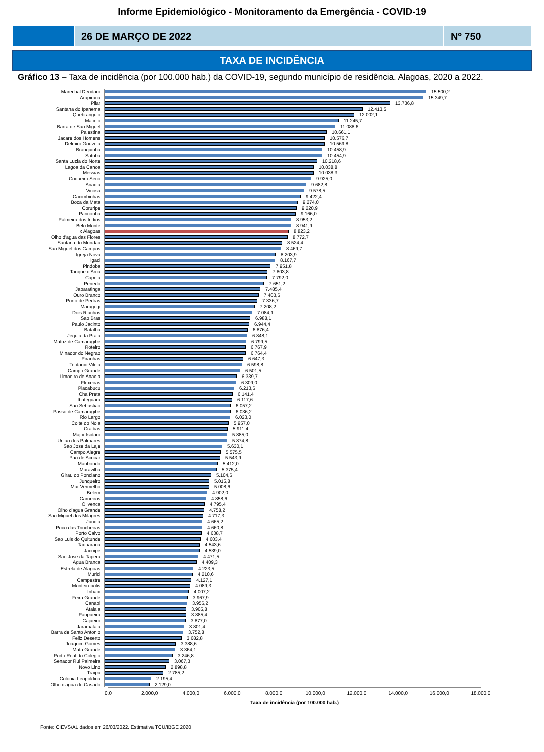Informe Epidemiológico - Monitoramento da Emergência - COVID-19
26 DE MARÇO DE 2022 Nº 750
TAXA DE INCIDÊNCIA
Gráfico 13 – Taxa de incidência (por 100.000 hab.) da COVID-19, segundo município de residência. Alagoas, 2020 a 2022.
Marechal Deodoro
15.500,2
Arapiraca
15.349,7
Pilar
13.736,8
Santana do Ipanema
12.413,5
Quebrangulo
12.002,1
Maceio
11.245,7
Barra de Sao Miguel
11.088,6
Palestina
10.661,1
Jacare dos Homens
10.576,7
Delmiro Gouveia
10.569,8
Branquinha
10.458,9
Satuba
10.454,9
Santa Luzia do Norte
10.218,6
Lagoa da Canoa
10.038,8
Messias
10.038,3
Coqueiro Seco
9.925,0
Anadia
9.682,8
Vicosa
9.578,5
Cacimbinhas
9.422,4
Boca da Mata
9.274,0
Coruripe
9.220,9
Pariconha
9.166,0
Palmeira dos Indios
8.953,2
Belo Monte
8.941,9
x Alagoas
8.823,2
Olho d'agua das Flores
8.772,7
Santana do Mundau
8.524,4
Sao Miguel dos Campos
8.469,7
Igreja Nova
8.203,9
Igaci
8.167,7
Pindoba
7.951,8
Tanque d'Arca
7.803,8
Capela
7.792,0
Penedo
7.651,2
Japaratinga
7.485,4
Ouro Branco
7.403,6
Porto de Pedras
7.336,7
Maragogi
7.208,2
Dois Riachos
7.084,1
Sao Bras
6.988,1
Paulo Jacinto
6.944,4
Batalha
6.876,4
Jequia da Praia
6.848,1
Matriz de Camaragibe
6.799,5
Roteiro
6.767,9
Minador do Negrao
6.764,4
Piranhas
6.647,3
Teotonio Vilela
6.598,8
Campo Grande
6.501,5
Limoeiro de Anadia
6.339,7
Flexeiras
6.309,0
Piacabucu
6.213,6
Cha Preta
6.141,4
Ibateguara
6.117,6
Sao Sebastiao
6.057,2
Passo de Camaragibe
6.036,2
Rio Largo
6.023,0
Coite do Noia
5.957,0
Craibas
5.911,4
Major Isidoro
5.885,0
Uniao dos Palmares
5.874,8
Sao Jose da Laje
5.630,1
Campo Alegre
5.575,5
Pao de Acucar
5.543,9
Maribondo
5.412,0
Maravilha
5.375,4
Girau do Ponciano
5.104,6
Junqueiro
5.015,8
Mar Vermelho
5.008,6
Belem
4.902,0
Carneiros
4.858,6
Olivenca
4.795,4
Olho d'agua Grande
4.758,2
Sao Miguel dos Milagres
4.717,3
Jundia
4.665,2
Poco das Trincheiras
4.660,8
Porto Calvo
4.638,7
Sao Luis do Quitunde
4.603,4
Taquarana
4.543,6
Jacuipe
4.539,0
Sao Jose da Tapera
4.471,5
Agua Branca
4.409,3
Estrela de Alagoas
4.223,5
Murici
4.210,6
Campestre
4.127,1
Monteiropolis
4.089,3
Inhapi
4.007,2
Feira Grande
3.967,9
Canapi
3.956,2
Atalaia
3.905,8
Paripueira
3.885,4
Cajueiro
3.877,0
Jaramataia
3.801,4
Barra de Santo Antonio
3.752,8
Feliz Deserto
3.682,8
Joaquim Gomes
3.388,6
Mata Grande
3.364,1
Porto Real do Colegio
3.246,8
Senador Rui Palmeira
3.067,3
Novo Lino
2.898,8
Traipu
2.785,2
Colonia Leopoldina
2.195,4
Olho d'agua do Casado
2.129,0
0,0 2.000,0 4.000,0 6.000,0 8.000,0 10.000,0 12.000,0 14.000,0 16.000,0 18.000,0
Taxa de incidência (por 100.000 hab.)
Fonte: CIEVS/AL dados em 26/03/2022. Estimativa TCU/IBGE 2020